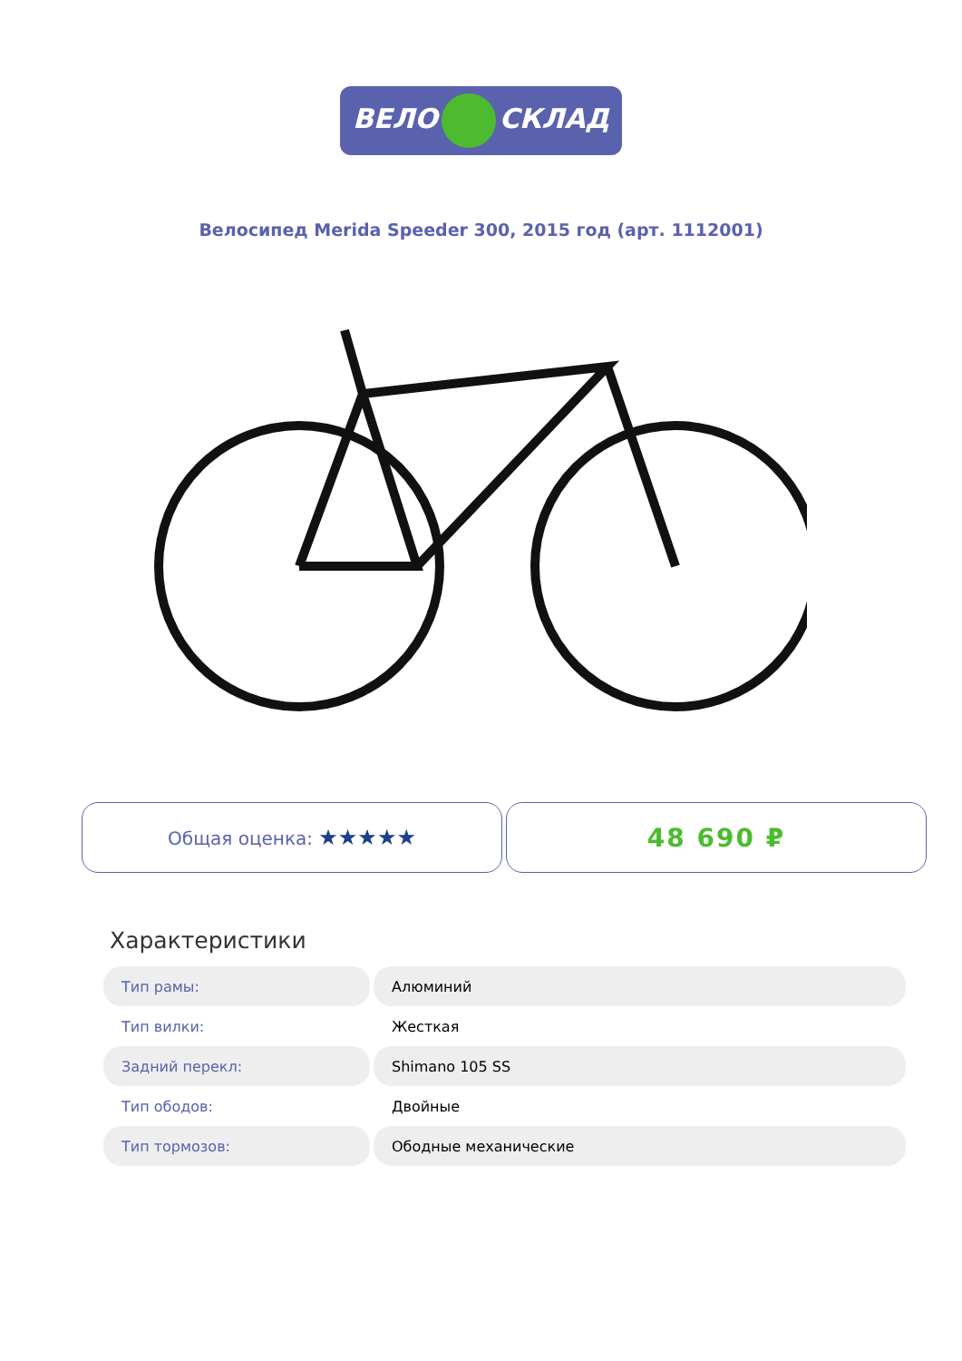ВЕЛО СКЛАД
Велосипед Merida Speeder 300, 2015 год (арт. 1112001)
Общая оценка: ★★★★★
48 690 ₽
Характеристики
| Тип рамы: | Алюминий |
| Тип вилки: | Жесткая |
| Задний перекл: | Shimano 105 SS |
| Тип ободов: | Двойные |
| Тип тормозов: | Ободные механические |